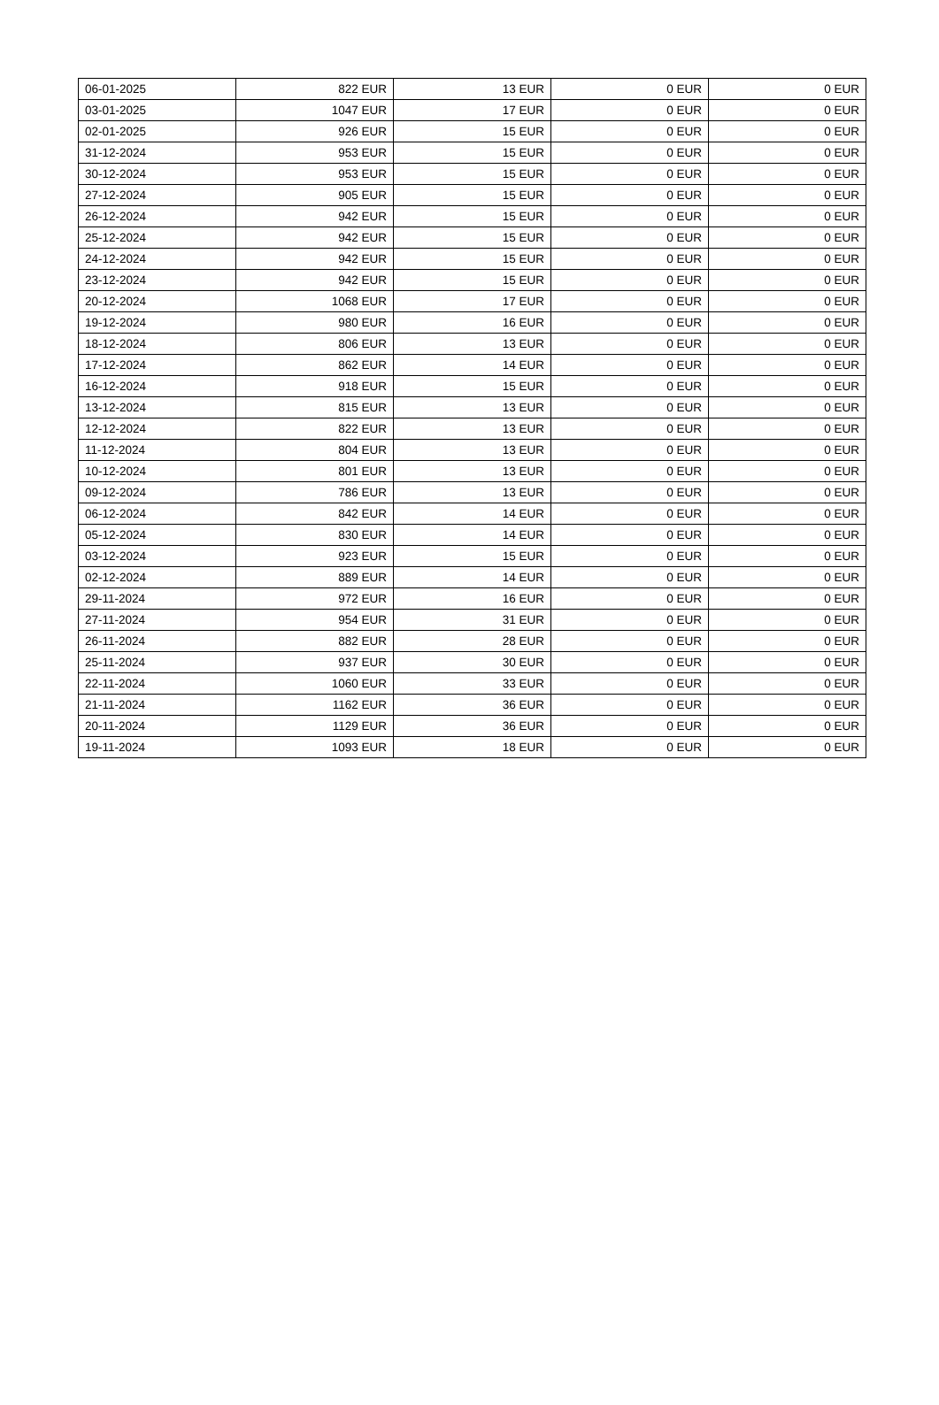| 06-01-2025 | 822 EUR | 13 EUR | 0 EUR | 0 EUR |
| 03-01-2025 | 1047 EUR | 17 EUR | 0 EUR | 0 EUR |
| 02-01-2025 | 926 EUR | 15 EUR | 0 EUR | 0 EUR |
| 31-12-2024 | 953 EUR | 15 EUR | 0 EUR | 0 EUR |
| 30-12-2024 | 953 EUR | 15 EUR | 0 EUR | 0 EUR |
| 27-12-2024 | 905 EUR | 15 EUR | 0 EUR | 0 EUR |
| 26-12-2024 | 942 EUR | 15 EUR | 0 EUR | 0 EUR |
| 25-12-2024 | 942 EUR | 15 EUR | 0 EUR | 0 EUR |
| 24-12-2024 | 942 EUR | 15 EUR | 0 EUR | 0 EUR |
| 23-12-2024 | 942 EUR | 15 EUR | 0 EUR | 0 EUR |
| 20-12-2024 | 1068 EUR | 17 EUR | 0 EUR | 0 EUR |
| 19-12-2024 | 980 EUR | 16 EUR | 0 EUR | 0 EUR |
| 18-12-2024 | 806 EUR | 13 EUR | 0 EUR | 0 EUR |
| 17-12-2024 | 862 EUR | 14 EUR | 0 EUR | 0 EUR |
| 16-12-2024 | 918 EUR | 15 EUR | 0 EUR | 0 EUR |
| 13-12-2024 | 815 EUR | 13 EUR | 0 EUR | 0 EUR |
| 12-12-2024 | 822 EUR | 13 EUR | 0 EUR | 0 EUR |
| 11-12-2024 | 804 EUR | 13 EUR | 0 EUR | 0 EUR |
| 10-12-2024 | 801 EUR | 13 EUR | 0 EUR | 0 EUR |
| 09-12-2024 | 786 EUR | 13 EUR | 0 EUR | 0 EUR |
| 06-12-2024 | 842 EUR | 14 EUR | 0 EUR | 0 EUR |
| 05-12-2024 | 830 EUR | 14 EUR | 0 EUR | 0 EUR |
| 03-12-2024 | 923 EUR | 15 EUR | 0 EUR | 0 EUR |
| 02-12-2024 | 889 EUR | 14 EUR | 0 EUR | 0 EUR |
| 29-11-2024 | 972 EUR | 16 EUR | 0 EUR | 0 EUR |
| 27-11-2024 | 954 EUR | 31 EUR | 0 EUR | 0 EUR |
| 26-11-2024 | 882 EUR | 28 EUR | 0 EUR | 0 EUR |
| 25-11-2024 | 937 EUR | 30 EUR | 0 EUR | 0 EUR |
| 22-11-2024 | 1060 EUR | 33 EUR | 0 EUR | 0 EUR |
| 21-11-2024 | 1162 EUR | 36 EUR | 0 EUR | 0 EUR |
| 20-11-2024 | 1129 EUR | 36 EUR | 0 EUR | 0 EUR |
| 19-11-2024 | 1093 EUR | 18 EUR | 0 EUR | 0 EUR |